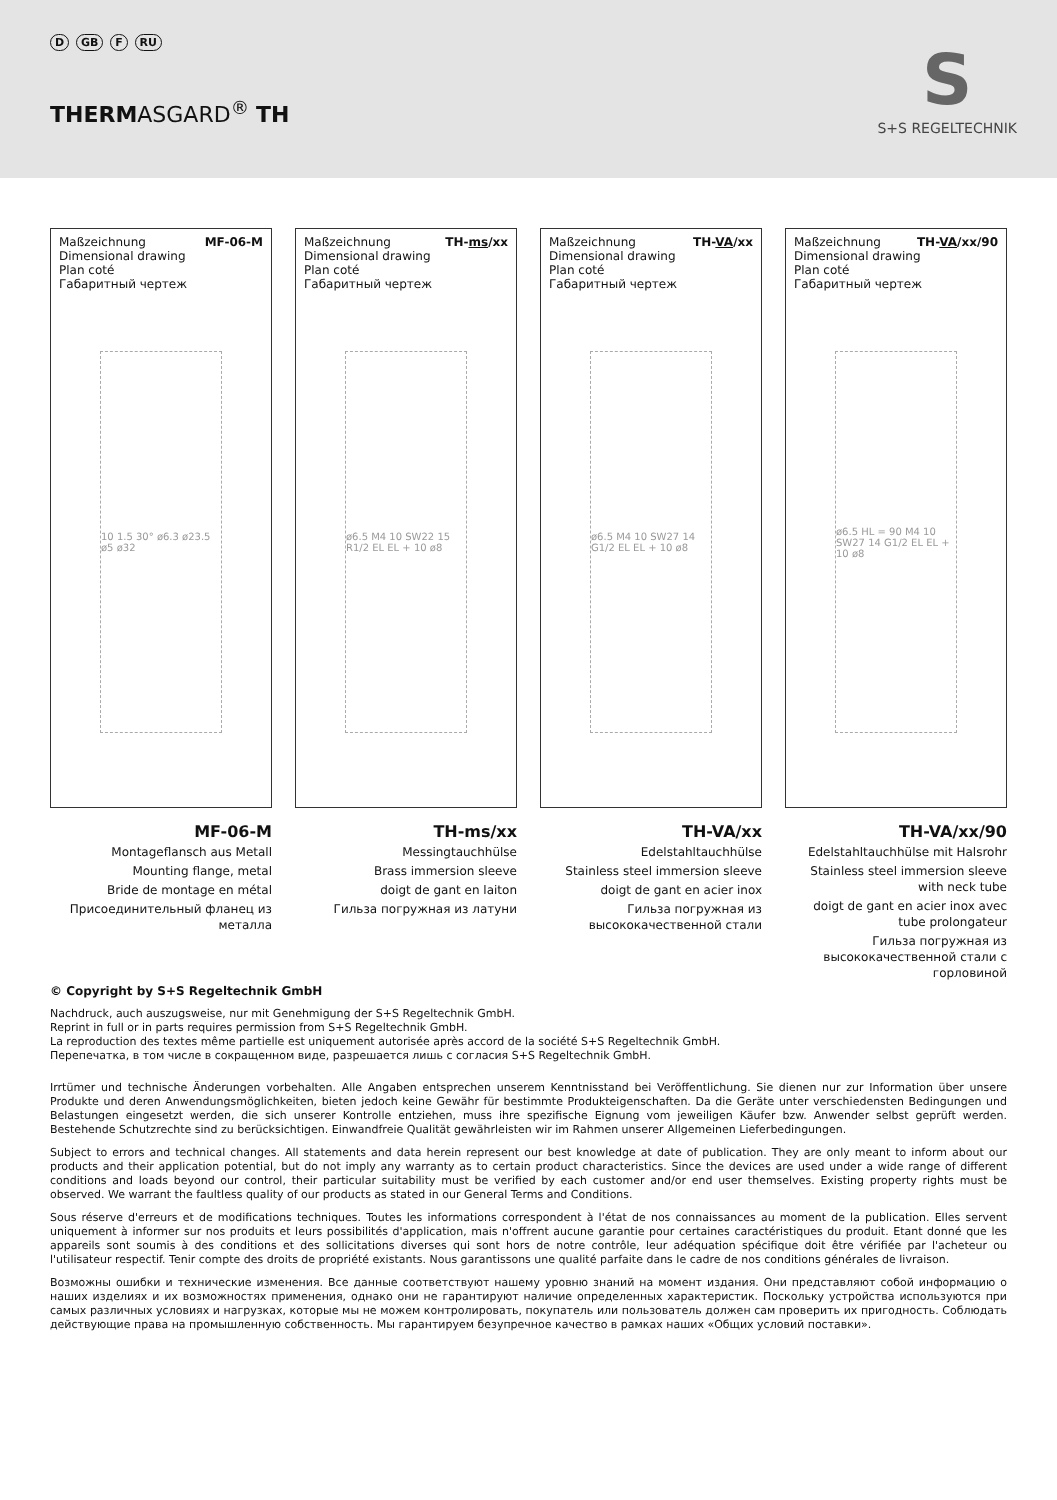D GB F RU
THERMASGARD<sup>®</sup> TH
S
S+S REGELTECHNIK
Maßzeichnung
Dimensional drawing
Plan coté
Габаритный чертеж
MF-06-M
10 1.5 30° ø6.3 ø23.5 ø5 ø32
MF-06-M
Montageflansch aus Metall
Mounting flange, metal
Bride de montage en métal
Присоединительный фланец из металла
Maßzeichnung
Dimensional drawing
Plan coté
Габаритный чертеж
TH-ms/xx
ø6.5 M4 10 SW22 15 R1/2 EL EL + 10 ø8
TH-ms/xx
Messingtauchhülse
Brass immersion sleeve
doigt de gant en laiton
Гильза погружная из латуни
Maßzeichnung
Dimensional drawing
Plan coté
Габаритный чертеж
TH-VA/xx
ø6.5 M4 10 SW27 14 G1/2 EL EL + 10 ø8
TH-VA/xx
Edelstahltauchhülse
Stainless steel immersion sleeve
doigt de gant en acier inox
Гильза погружная из высококачественной стали
Maßzeichnung
Dimensional drawing
Plan coté
Габаритный чертеж
TH-VA/xx/90
ø6.5 HL = 90 M4 10 SW27 14 G1/2 EL EL + 10 ø8
TH-VA/xx/90
Edelstahltauchhülse mit Halsrohr
Stainless steel immersion sleeve with neck tube
doigt de gant en acier inox avec tube prolongateur
Гильза погружная из высококачественной стали с горловиной
© Copyright by S+S Regeltechnik GmbH
Nachdruck, auch auszugsweise, nur mit Genehmigung der S+S Regeltechnik GmbH.
Reprint in full or in parts requires permission from S+S Regeltechnik GmbH.
La reproduction des textes même partielle est uniquement autorisée après accord de la société S+S Regeltechnik GmbH.
Перепечатка, в том числе в сокращенном виде, разрешается лишь с согласия S+S Regeltechnik GmbH.
Irrtümer und technische Änderungen vorbehalten. Alle Angaben entsprechen unserem Kenntnisstand bei Veröffentlichung. Sie dienen nur zur Information über unsere Produkte und deren Anwendungsmöglichkeiten, bieten jedoch keine Gewähr für bestimmte Produkteigenschaften. Da die Geräte unter verschiedensten Bedingungen und Belastungen eingesetzt werden, die sich unserer Kontrolle entziehen, muss ihre spezifische Eignung vom jeweiligen Käufer bzw. Anwender selbst geprüft werden. Bestehende Schutzrechte sind zu berücksichtigen. Einwandfreie Qualität gewährleisten wir im Rahmen unserer Allgemeinen Lieferbedingungen.
Subject to errors and technical changes. All statements and data herein represent our best knowledge at date of publication. They are only meant to inform about our products and their application potential, but do not imply any warranty as to certain product characteristics. Since the devices are used under a wide range of different conditions and loads beyond our control, their particular suitability must be verified by each customer and/or end user themselves. Existing property rights must be observed. We warrant the faultless quality of our products as stated in our General Terms and Conditions.
Sous réserve d'erreurs et de modifications techniques. Toutes les informations correspondent à l'état de nos connaissances au moment de la publication. Elles servent uniquement à informer sur nos produits et leurs possibilités d'application, mais n'offrent aucune garantie pour certaines caractéristiques du produit. Etant donné que les appareils sont soumis à des conditions et des sollicitations diverses qui sont hors de notre contrôle, leur adéquation spécifique doit être vérifiée par l'acheteur ou l'utilisateur respectif. Tenir compte des droits de propriété existants. Nous garantissons une qualité parfaite dans le cadre de nos conditions générales de livraison.
Возможны ошибки и технические изменения. Все данные соответствуют нашему уровню знаний на момент издания. Они представляют собой информацию о наших изделиях и их возможностях применения, однако они не гарантируют наличие определенных характеристик. Поскольку устройства используются при самых различных условиях и нагрузках, которые мы не можем контролировать, покупатель или пользователь должен сам проверить их пригодность. Соблюдать действующие права на промышленную собственность. Мы гарантируем безупречное качество в рамках наших «Общих условий поставки».